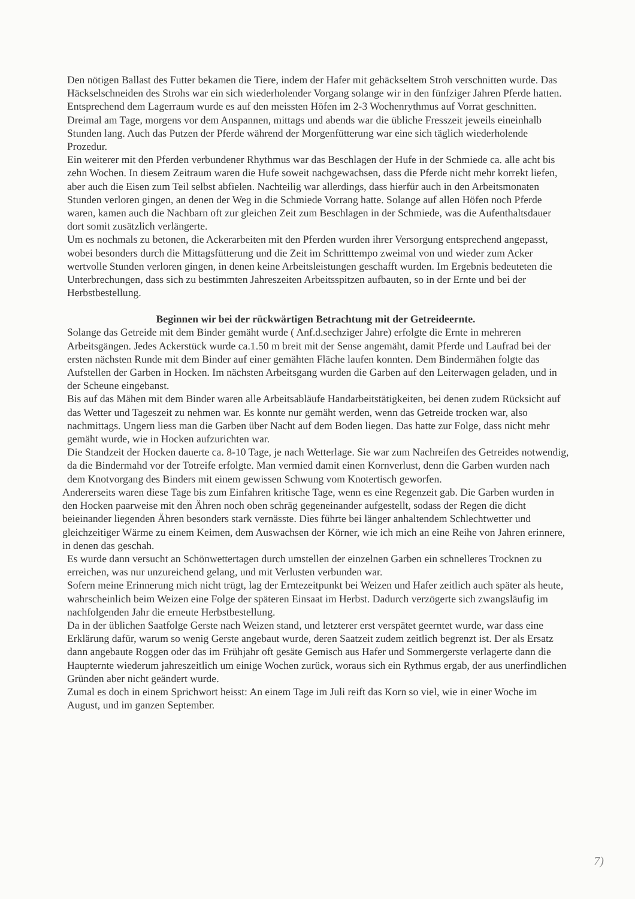Den nötigen Ballast des Futter bekamen die Tiere, indem der Hafer mit gehäckseltem Stroh verschnitten wurde. Das Häckselschneiden des Strohs war ein sich wiederholender Vorgang solange wir in den fünfziger Jahren Pferde hatten. Entsprechend dem Lagerraum wurde es auf den meissten Höfen im 2-3 Wochenrythmus auf Vorrat geschnitten. Dreimal am Tage, morgens vor dem Anspannen, mittags und abends war die übliche Fresszeit jeweils eineinhalb Stunden lang. Auch das Putzen der Pferde während der Morgenfütterung war eine sich täglich wiederholende Prozedur.
Ein weiterer mit den Pferden verbundener Rhythmus war das Beschlagen der Hufe in der Schmiede ca. alle acht bis zehn Wochen. In diesem Zeitraum waren die Hufe soweit nachgewachsen, dass die Pferde nicht mehr korrekt liefen, aber auch die Eisen zum Teil selbst abfielen. Nachteilig war allerdings, dass hierfür auch in den Arbeitsmonaten Stunden verloren gingen, an denen der Weg in die Schmiede Vorrang hatte. Solange auf allen Höfen noch Pferde waren, kamen auch die Nachbarn oft zur gleichen Zeit zum Beschlagen in der Schmiede, was die Aufenthaltsdauer dort somit zusätzlich verlängerte.
Um es nochmals zu betonen, die Ackerarbeiten mit den Pferden wurden ihrer Versorgung entsprechend angepasst, wobei besonders durch die Mittagsfütterung und die Zeit im Schritttempo zweimal von und wieder zum Acker wertvolle Stunden verloren gingen, in denen keine Arbeitsleistungen geschafft wurden. Im Ergebnis bedeuteten die Unterbrechungen, dass sich zu bestimmten Jahreszeiten Arbeitsspitzen aufbauten, so in der Ernte und bei der Herbstbestellung.
Beginnen wir bei der rückwärtigen Betrachtung mit der Getreideernte.
Solange das Getreide mit dem Binder gemäht wurde ( Anf.d.sechziger Jahre) erfolgte die Ernte in mehreren Arbeitsgängen. Jedes Ackerstück wurde ca.1.50 m breit mit der Sense angemäht, damit Pferde und Laufrad bei der ersten nächsten Runde mit dem Binder auf einer gemähten Fläche laufen konnten. Dem Bindermähen folgte das Aufstellen der Garben in Hocken. Im nächsten Arbeitsgang wurden die Garben auf den Leiterwagen geladen, und in der Scheune eingebanst.
Bis auf das Mähen mit dem Binder waren alle Arbeitsabläufe Handarbeitstätigkeiten, bei denen zudem Rücksicht auf das Wetter und Tageszeit zu nehmen war. Es konnte nur gemäht werden, wenn das Getreide trocken war, also nachmittags. Ungern liess man die Garben über Nacht auf dem Boden liegen. Das hatte zur Folge, dass nicht mehr gemäht wurde, wie in Hocken aufzurichten war.
Die Standzeit der Hocken dauerte ca. 8-10 Tage, je nach Wetterlage. Sie war zum Nachreifen des Getreides notwendig, da die Bindermahd vor der Totreife erfolgte. Man vermied damit einen Kornverlust, denn die Garben wurden nach dem Knotvorgang des Binders mit einem gewissen Schwung vom Knotertisch geworfen.
Andererseits waren diese Tage bis zum Einfahren kritische Tage, wenn es eine Regenzeit gab. Die Garben wurden in den Hocken paarweise mit den Ähren noch oben schräg gegeneinander aufgestellt, sodass der Regen die dicht beieinander liegenden Ähren besonders stark vernässte. Dies führte bei länger anhaltendem Schlechtwetter und gleichzeitiger Wärme zu einem Keimen, dem Auswachsen der Körner, wie ich mich an eine Reihe von Jahren erinnere, in denen das geschah.
Es wurde dann versucht an Schönwettertagen durch umstellen der einzelnen Garben ein schnelleres Trocknen zu erreichen, was nur unzureichend gelang, und mit Verlusten verbunden war.
Sofern meine Erinnerung mich nicht trügt, lag der Erntezeitpunkt bei Weizen und Hafer zeitlich auch später als heute, wahrscheinlich beim Weizen eine Folge der späteren Einsaat im Herbst. Dadurch verzögerte sich zwangsläufig im nachfolgenden Jahr die erneute Herbstbestellung.
Da in der üblichen Saatfolge Gerste nach Weizen stand, und letzterer erst verspätet geerntet wurde, war dass eine Erklärung dafür, warum so wenig Gerste angebaut wurde, deren Saatzeit zudem zeitlich begrenzt ist. Der als Ersatz dann angebaute Roggen oder das im Frühjahr oft gesäte Gemisch aus Hafer und Sommergerste verlagerte dann die Haupternte wiederum jahreszeitlich um einige Wochen zurück, woraus sich ein Rythmus ergab, der aus unerfindlichen Gründen aber nicht geändert wurde.
Zumal es doch in einem Sprichwort heisst: An einem Tage im Juli reift das Korn so viel, wie in einer Woche im August, und im ganzen September.
7)